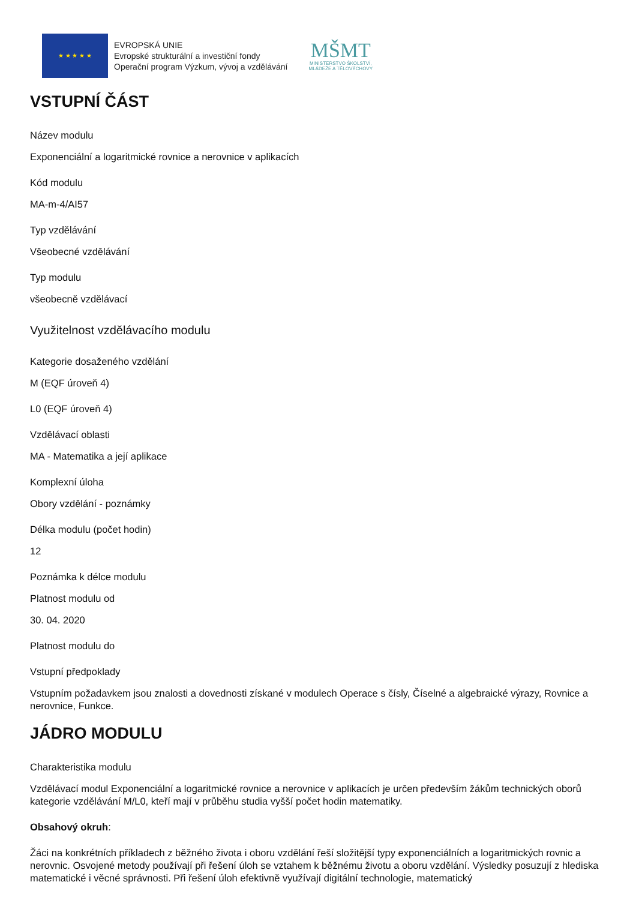★ ★ ★ ★ ★
EVROPSKÁ UNIE
Evropské strukturální a investiční fondy
Operační program Výzkum, vývoj a vzdělávání
MŠMT
MINISTERSTVO ŠKOLSTVÍ,
MLÁDEŽE A TĚLOVÝCHOVY
VSTUPNÍ ČÁST
Název modulu
Exponenciální a logaritmické rovnice a nerovnice v aplikacích
Kód modulu
MA-m-4/AI57
Typ vzdělávání
Všeobecné vzdělávání
Typ modulu
všeobecně vzdělávací
Využitelnost vzdělávacího modulu
Kategorie dosaženého vzdělání
M (EQF úroveň 4)
L0 (EQF úroveň 4)
Vzdělávací oblasti
MA - Matematika a její aplikace
Komplexní úloha
Obory vzdělání - poznámky
Délka modulu (počet hodin)
12
Poznámka k délce modulu
Platnost modulu od
30. 04. 2020
Platnost modulu do
Vstupní předpoklady
Vstupním požadavkem jsou znalosti a dovednosti získané v modulech Operace s čísly, Číselné a algebraické výrazy, Rovnice a nerovnice, Funkce.
JÁDRO MODULU
Charakteristika modulu
Vzdělávací modul Exponenciální a logaritmické rovnice a nerovnice v aplikacích je určen především žákům technických oborů kategorie vzdělávání M/L0, kteří mají v průběhu studia vyšší počet hodin matematiky.
Obsahový okruh:
Žáci na konkrétních příkladech z běžného života i oboru vzdělání řeší složitější typy exponenciálních a logaritmických rovnic a nerovnic. Osvojené metody používají při řešení úloh se vztahem k běžnému životu a oboru vzdělání. Výsledky posuzují z hlediska matematické i věcné správnosti. Při řešení úloh efektivně využívají digitální technologie, matematický